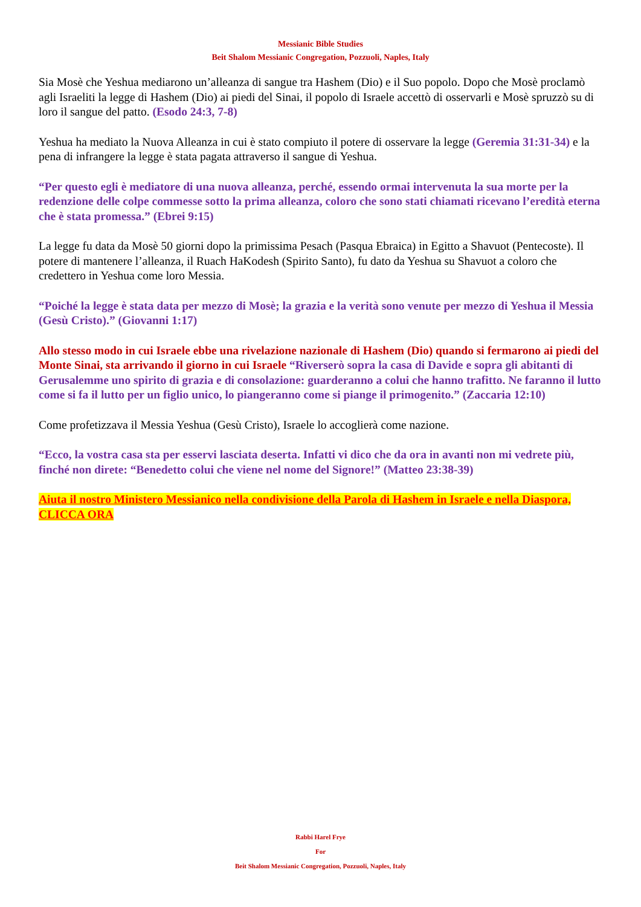Messianic Bible Studies
Beit Shalom Messianic Congregation, Pozzuoli, Naples, Italy
Sia Mosè che Yeshua mediarono un’alleanza di sangue tra Hashem (Dio) e il Suo popolo. Dopo che Mosè proclamò agli Israeliti la legge di Hashem (Dio) ai piedi del Sinai, il popolo di Israele accettò di osservarli e Mosè spruzzò su di loro il sangue del patto. (Esodo 24:3, 7-8)
Yeshua ha mediato la Nuova Alleanza in cui è stato compiuto il potere di osservare la legge (Geremia 31:31-34) e la pena di infrangere la legge è stata pagata attraverso il sangue di Yeshua.
“Per questo egli è mediatore di una nuova alleanza, perché, essendo ormai intervenuta la sua morte per la redenzione delle colpe commesse sotto la prima alleanza, coloro che sono stati chiamati ricevano l’eredità eterna che è stata promessa.” (Ebrei 9:15)
La legge fu data da Mosè 50 giorni dopo la primissima Pesach (Pasqua Ebraica) in Egitto a Shavuot (Pentecoste). Il potere di mantenere l’alleanza, il Ruach HaKodesh (Spirito Santo), fu dato da Yeshua su Shavuot a coloro che credettero in Yeshua come loro Messia.
“Poiché la legge è stata data per mezzo di Mosè; la grazia e la verità sono venute per mezzo di Yeshua il Messia (Gesù Cristo).” (Giovanni 1:17)
Allo stesso modo in cui Israele ebbe una rivelazione nazionale di Hashem (Dio) quando si fermarono ai piedi del Monte Sinai, sta arrivando il giorno in cui Israele “Riverserò sopra la casa di Davide e sopra gli abitanti di Gerusalemme uno spirito di grazia e di consolazione: guarderanno a colui che hanno trafitto. Ne faranno il lutto come si fa il lutto per un figlio unico, lo piangeranno come si piange il primogenito.” (Zaccaria 12:10)
Come profetizzava il Messia Yeshua (Gesù Cristo), Israele lo accoglierà come nazione.
“Ecco, la vostra casa sta per esservi lasciata deserta. Infatti vi dico che da ora in avanti non mi vedrete più, finché non direte: “Benedetto colui che viene nel nome del Signore!” (Matteo 23:38-39)
Aiuta il nostro Ministero Messianico nella condivisione della Parola di Hashem in Israele e nella Diaspora, CLICCA ORA
Rabbi Harel Frye
For
Beit Shalom Messianic Congregation, Pozzuoli, Naples, Italy